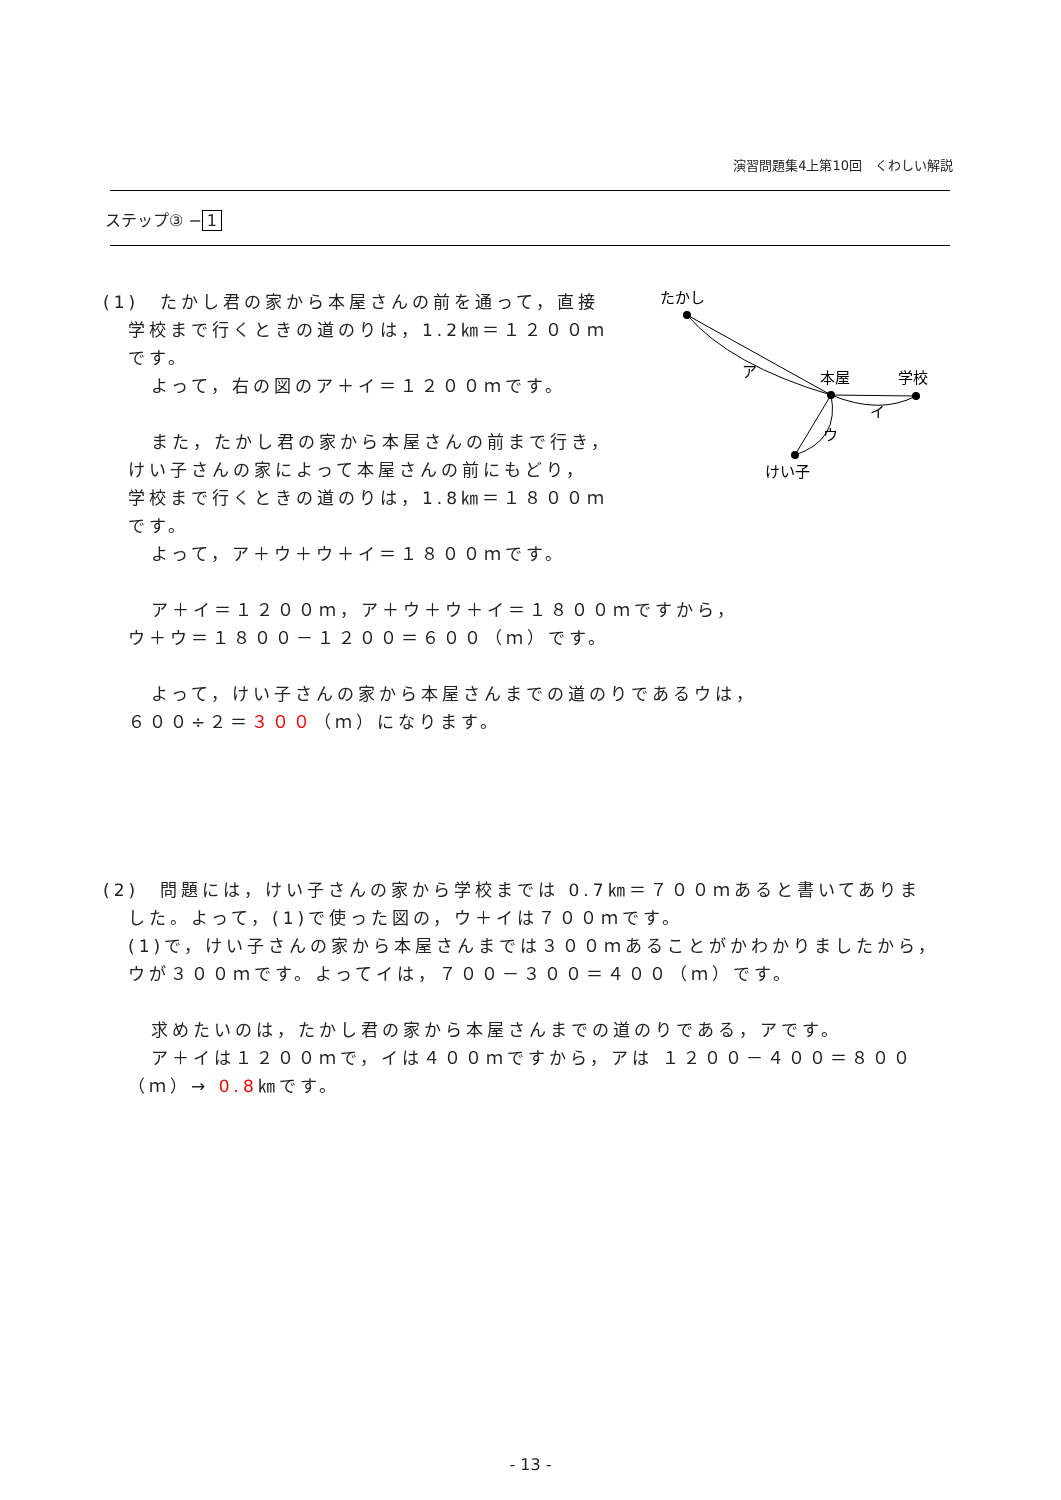演習問題集4上第10回　くわしい解説
ステップ③ − 1
たかし
ア
本屋
学校
イ
ウ
けい子
(1)　たかし君の家から本屋さんの前を通って，直接
学校まで行くときの道のりは，1.2㎞＝１２００ｍ
です。
よって，右の図のア＋イ＝１２００ｍです。
また，たかし君の家から本屋さんの前まで行き，
けい子さんの家によって本屋さんの前にもどり，
学校まで行くときの道のりは，1.8㎞＝１８００ｍ
です。
よって，ア＋ウ＋ウ＋イ＝１８００ｍです。
ア＋イ＝１２００ｍ，ア＋ウ＋ウ＋イ＝１８００ｍですから，
ウ＋ウ＝１８００－１２００＝６００（ｍ）です。
よって，けい子さんの家から本屋さんまでの道のりであるウは，
６００÷２＝３００（ｍ）になります。
(2)　問題には，けい子さんの家から学校までは 0.7㎞＝７００ｍあると書いてありま
した。よって，(1)で使った図の，ウ＋イは７００ｍです。
(1)で，けい子さんの家から本屋さんまでは３００ｍあることがかわかりましたから，
ウが３００ｍです。よってイは，７００－３００＝４００（ｍ）です。
求めたいのは，たかし君の家から本屋さんまでの道のりである，アです。
ア＋イは１２００ｍで，イは４００ｍですから，アは １２００－４００＝８００
（ｍ）→ 0.8㎞です。
- 13 -